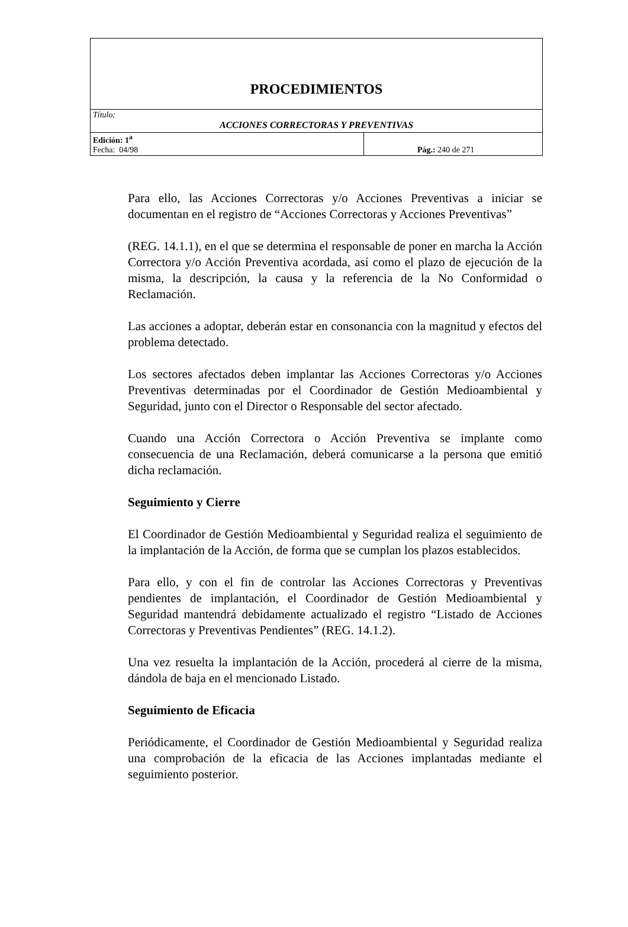| PROCEDIMIENTOS | |
| Título: ACCIONES CORRECTORAS Y PREVENTIVAS | |
| Edición: 1<sup>a</sup> Fecha: 04/98 | Pág.: 240 de 271 |
Para ello, las Acciones Correctoras y/o Acciones Preventivas a iniciar se documentan en el registro de “Acciones Correctoras y Acciones Preventivas”
(REG. 14.1.1), en el que se determina el responsable de poner en marcha la Acción Correctora y/o Acción Preventiva acordada, así como el plazo de ejecución de la misma, la descripción, la causa y la referencia de la No Conformidad o Reclamación.
Las acciones a adoptar, deberán estar en consonancia con la magnitud y efectos del problema detectado.
Los sectores afectados deben implantar las Acciones Correctoras y/o Acciones Preventivas determinadas por el Coordinador de Gestión Medioambiental y Seguridad, junto con el Director o Responsable del sector afectado.
Cuando una Acción Correctora o Acción Preventiva se implante como consecuencia de una Reclamación, deberá comunicarse a la persona que emitió dicha reclamación.
Seguimiento y Cierre
El Coordinador de Gestión Medioambiental y Seguridad realiza el seguimiento de la implantación de la Acción, de forma que se cumplan los plazos establecidos.
Para ello, y con el fin de controlar las Acciones Correctoras y Preventivas pendientes de implantación, el Coordinador de Gestión Medioambiental y Seguridad mantendrá debidamente actualizado el registro “Listado de Acciones Correctoras y Preventivas Pendientes” (REG. 14.1.2).
Una vez resuelta la implantación de la Acción, procederá al cierre de la misma, dándola de baja en el mencionado Listado.
Seguimiento de Eficacia
Periódicamente, el Coordinador de Gestión Medioambiental y Seguridad realiza una comprobación de la eficacia de las Acciones implantadas mediante el seguimiento posterior.